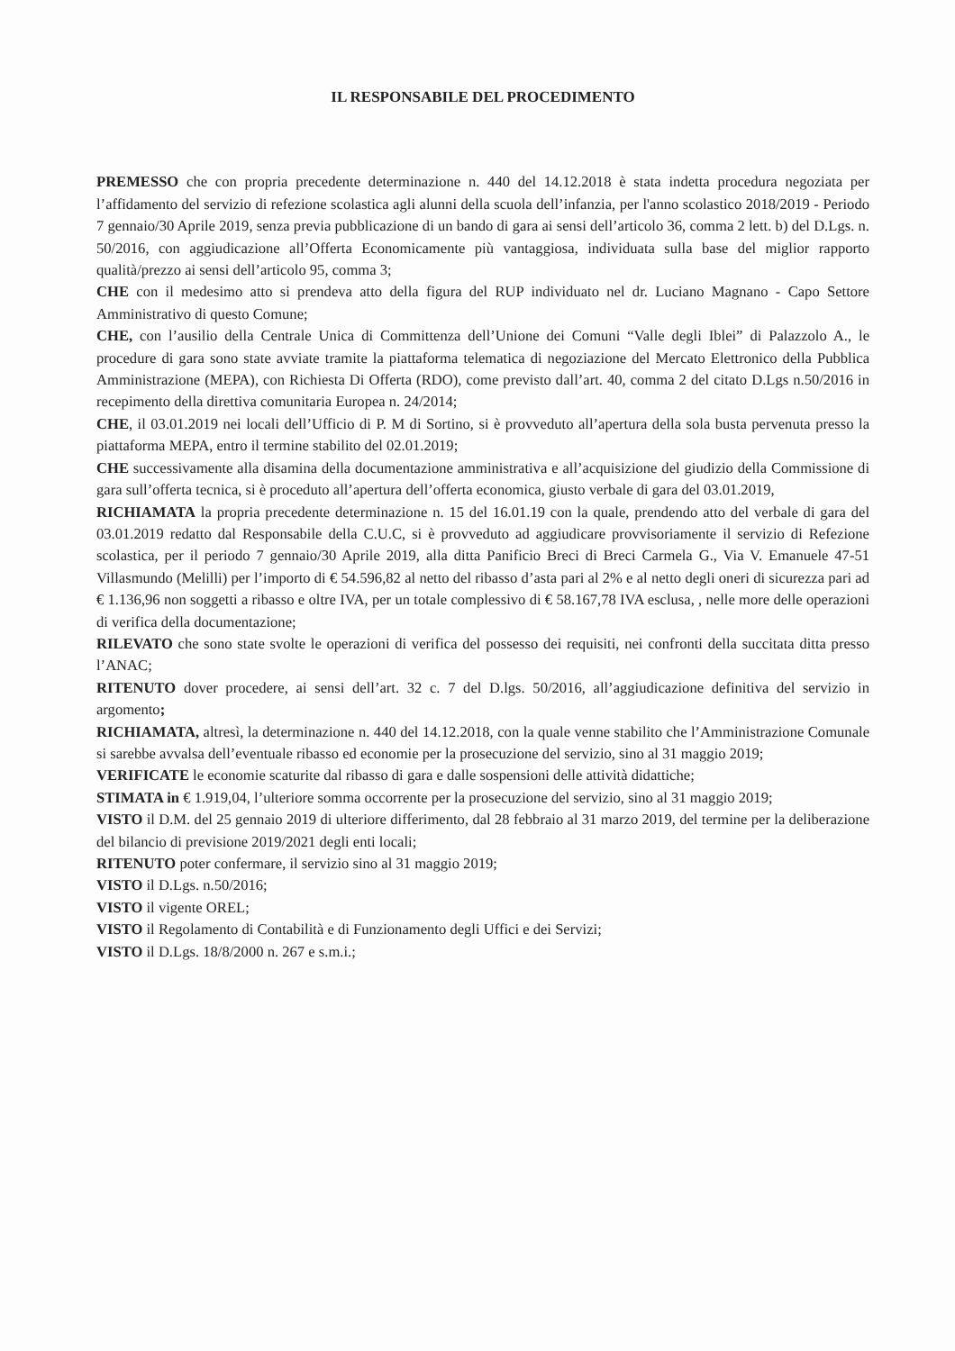IL RESPONSABILE DEL PROCEDIMENTO
PREMESSO che con propria precedente determinazione n. 440 del 14.12.2018 è stata indetta procedura negoziata per l’affidamento del servizio di refezione scolastica agli alunni della scuola dell’infanzia, per l'anno scolastico 2018/2019 - Periodo 7 gennaio/30 Aprile 2019, senza previa pubblicazione di un bando di gara ai sensi dell’articolo 36, comma 2 lett. b) del D.Lgs. n. 50/2016, con aggiudicazione all’Offerta Economicamente più vantaggiosa, individuata sulla base del miglior rapporto qualità/prezzo ai sensi dell’articolo 95, comma 3;
CHE con il medesimo atto si prendeva atto della figura del RUP individuato nel dr. Luciano Magnano - Capo Settore Amministrativo di questo Comune;
CHE, con l’ausilio della Centrale Unica di Committenza dell’Unione dei Comuni “Valle degli Iblei” di Palazzolo A., le procedure di gara sono state avviate tramite la piattaforma telematica di negoziazione del Mercato Elettronico della Pubblica Amministrazione (MEPA), con Richiesta Di Offerta (RDO), come previsto dall’art. 40, comma 2 del citato D.Lgs n.50/2016 in recepimento della direttiva comunitaria Europea n. 24/2014;
CHE, il 03.01.2019 nei locali dell’Ufficio di P. M di Sortino, si è provveduto all’apertura della sola busta pervenuta presso la piattaforma MEPA, entro il termine stabilito del 02.01.2019;
CHE successivamente alla disamina della documentazione amministrativa e all’acquisizione del giudizio della Commissione di gara sull’offerta tecnica, si è proceduto all’apertura dell’offerta economica, giusto verbale di gara del 03.01.2019,
RICHIAMATA la propria precedente determinazione n. 15 del 16.01.19 con la quale, prendendo atto del verbale di gara del 03.01.2019 redatto dal Responsabile della C.U.C, si è provveduto ad aggiudicare provvisoriamente il servizio di Refezione scolastica, per il periodo 7 gennaio/30 Aprile 2019, alla ditta Panificio Breci di Breci Carmela G., Via V. Emanuele 47-51 Villasmundo (Melilli) per l’importo di € 54.596,82 al netto del ribasso d’asta pari al 2% e al netto degli oneri di sicurezza pari ad € 1.136,96 non soggetti a ribasso e oltre IVA, per un totale complessivo di € 58.167,78 IVA esclusa, , nelle more delle operazioni di verifica della documentazione;
RILEVATO che sono state svolte le operazioni di verifica del possesso dei requisiti, nei confronti della succitata ditta presso l’ANAC;
RITENUTO dover procedere, ai sensi dell’art. 32 c. 7 del D.lgs. 50/2016, all’aggiudicazione definitiva del servizio in argomento;
RICHIAMATA, altresì, la determinazione n. 440 del 14.12.2018, con la quale venne stabilito che l’Amministrazione Comunale si sarebbe avvalsa dell’eventuale ribasso ed economie per la prosecuzione del servizio, sino al 31 maggio 2019;
VERIFICATE le economie scaturite dal ribasso di gara e dalle sospensioni delle attività didattiche;
STIMATA in € 1.919,04, l’ulteriore somma occorrente per la prosecuzione del servizio, sino al 31 maggio 2019;
VISTO il D.M. del 25 gennaio 2019 di ulteriore differimento, dal 28 febbraio al 31 marzo 2019, del termine per la deliberazione del bilancio di previsione 2019/2021 degli enti locali;
RITENUTO poter confermare, il servizio sino al 31 maggio 2019;
VISTO il D.Lgs. n.50/2016;
VISTO il vigente OREL;
VISTO il Regolamento di Contabilità e di Funzionamento degli Uffici e dei Servizi;
VISTO il D.Lgs. 18/8/2000 n. 267 e s.m.i.;